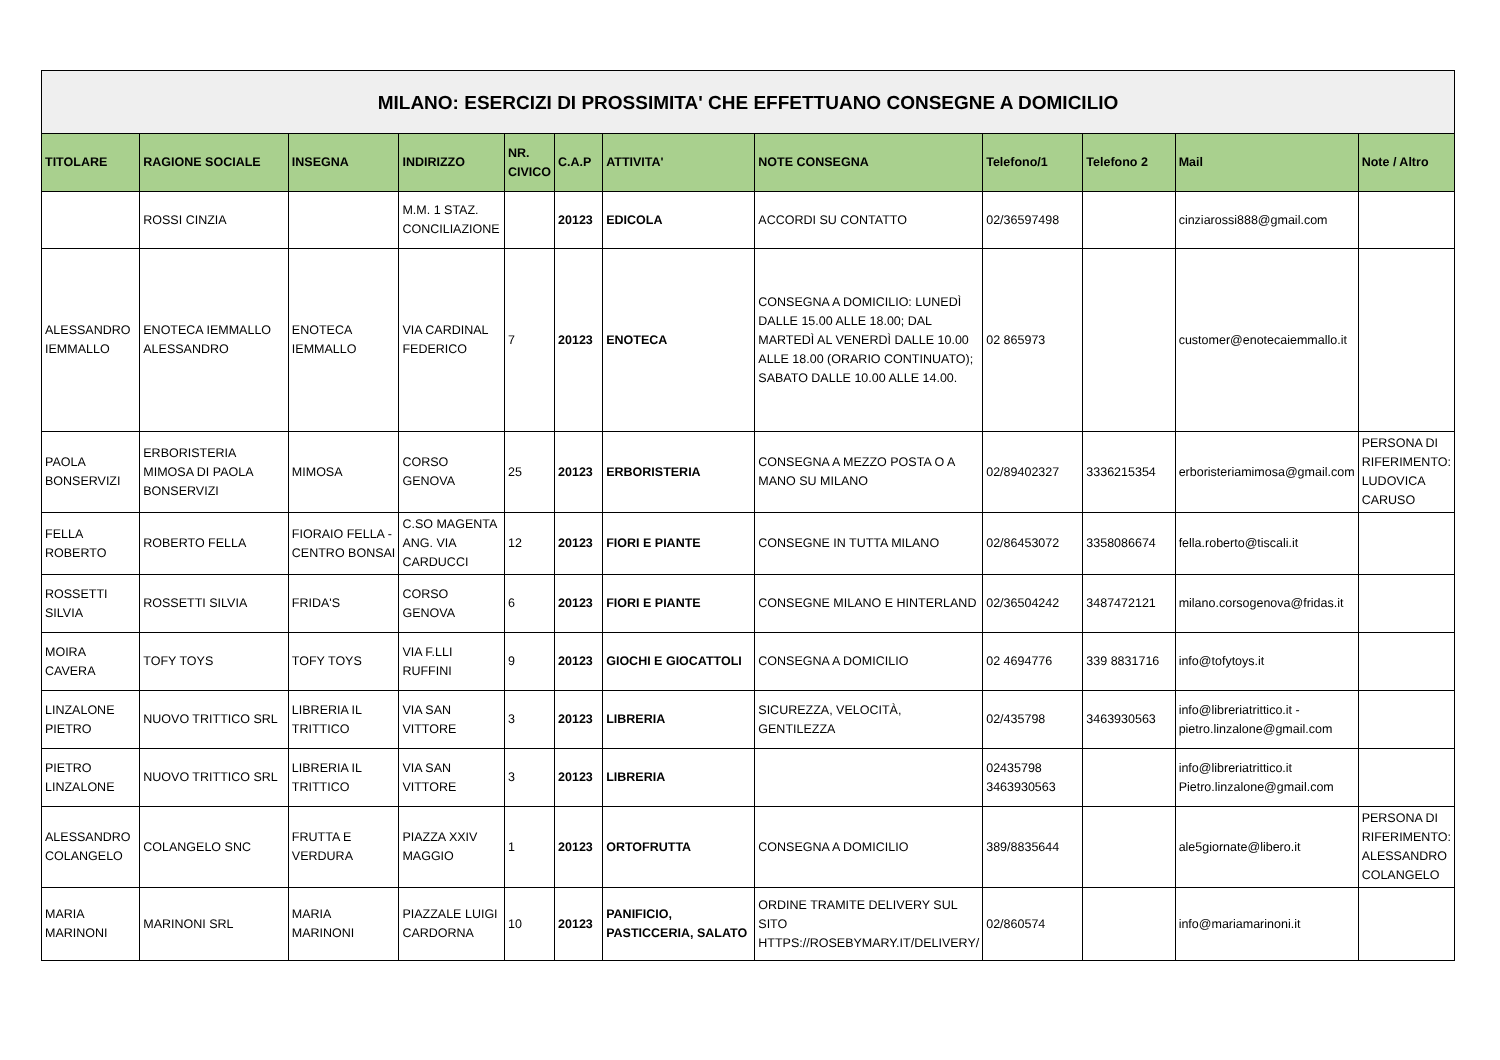| MILANO: ESERCIZI DI PROSSIMITA' CHE EFFETTUANO CONSEGNE A DOMICILIO | | | | | | | | | | | |
| TITOLARE | RAGIONE SOCIALE | INSEGNA | INDIRIZZO | NR. CIVICO | C.A.P | ATTIVITA' | NOTE CONSEGNA | Telefono/1 | Telefono 2 | Mail | Note / Altro |
| | ROSSI CINZIA | | M.M. 1 STAZ. CONCILIAZIONE | | 20123 | EDICOLA | ACCORDI SU CONTATTO | 02/36597498 | | cinziarossi888@gmail.com | |
| ALESSANDRO IEMMALLO | ENOTECA IEMMALLO ALESSANDRO | ENOTECA IEMMALLO | VIA CARDINAL FEDERICO | 7 | 20123 | ENOTECA | CONSEGNA A DOMICILIO: LUNEDÌ DALLE 15.00 ALLE 18.00; DAL MARTEDÌ AL VENERDÌ DALLE 10.00 ALLE 18.00 (ORARIO CONTINUATO); SABATO DALLE 10.00 ALLE 14.00. | 02 865973 | | customer@enotecaiemmallo.it | |
| PAOLA BONSERVIZI | ERBORISTERIA MIMOSA DI PAOLA BONSERVIZI | MIMOSA | CORSO GENOVA | 25 | 20123 | ERBORISTERIA | CONSEGNA A MEZZO POSTA O A MANO SU MILANO | 02/89402327 | 3336215354 | erboristeriamimosa@gmail.com | PERSONA DI RIFERIMENTO: LUDOVICA CARUSO |
| FELLA ROBERTO | ROBERTO FELLA | FIORAIO FELLA - CENTRO BONSAI | C.SO MAGENTA ANG. VIA CARDUCCI | 12 | 20123 | FIORI E PIANTE | CONSEGNE IN TUTTA MILANO | 02/86453072 | 3358086674 | fella.roberto@tiscali.it | |
| ROSSETTI SILVIA | ROSSETTI SILVIA | FRIDA'S | CORSO GENOVA | 6 | 20123 | FIORI E PIANTE | CONSEGNE MILANO E HINTERLAND | 02/36504242 | 3487472121 | milano.corsogenova@fridas.it | |
| MOIRA CAVERA | TOFY TOYS | TOFY TOYS | VIA F.LLI RUFFINI | 9 | 20123 | GIOCHI E GIOCATTOLI | CONSEGNA A DOMICILIO | 02 4694776 | 339 8831716 | info@tofytoys.it | |
| LINZALONE PIETRO | NUOVO TRITTICO SRL | LIBRERIA IL TRITTICO | VIA SAN VITTORE | 3 | 20123 | LIBRERIA | SICUREZZA, VELOCITÀ, GENTILEZZA | 02/435798 | 3463930563 | info@libreriatrittico.it - pietro.linzalone@gmail.com | |
| PIETRO LINZALONE | NUOVO TRITTICO SRL | LIBRERIA IL TRITTICO | VIA SAN VITTORE | 3 | 20123 | LIBRERIA | | 02435798 3463930563 | | info@libreriatrittico.it Pietro.linzalone@gmail.com | |
| ALESSANDRO COLANGELO | COLANGELO SNC | FRUTTA E VERDURA | PIAZZA XXIV MAGGIO | 1 | 20123 | ORTOFRUTTA | CONSEGNA A DOMICILIO | 389/8835644 | | ale5giornate@libero.it | PERSONA DI RIFERIMENTO: ALESSANDRO COLANGELO |
| MARIA MARINONI | MARINONI SRL | MARIA MARINONI | PIAZZALE LUIGI CARDORNA | 10 | 20123 | PANIFICIO, PASTICCERIA, SALATO | ORDINE TRAMITE DELIVERY SUL SITO HTTPS://ROSEBYMARY.IT/DELIVERY/ | 02/860574 | | info@mariamarinoni.it | |